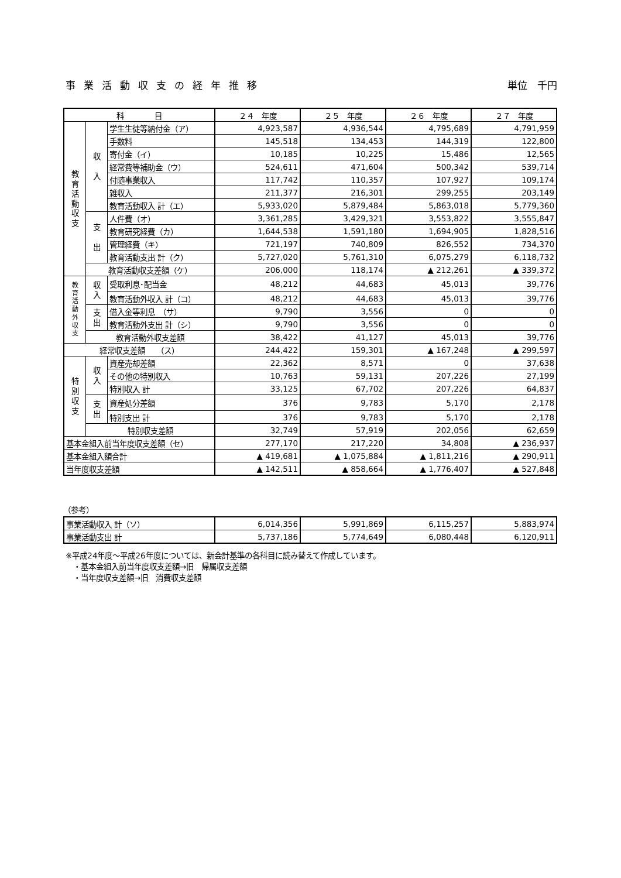事業活動収支の経年推移 単位　千円
| 科 目 | | | ２４ 年度 | ２５ 年度 | ２６ 年度 | ２７ 年度 |
| --- | --- | --- | --- | --- | --- | --- |
| 教 育 活 動 収 支 | 収 入 | 学生生徒等納付金（ア） | 4,923,587 | 4,936,544 | 4,795,689 | 4,791,959 |
| | | 手数料 | 145,518 | 134,453 | 144,319 | 122,800 |
| | | 寄付金（イ） | 10,185 | 10,225 | 15,486 | 12,565 |
| | | 経常費等補助金（ウ） | 524,611 | 471,604 | 500,342 | 539,714 |
| | | 付随事業収入 | 117,742 | 110,357 | 107,927 | 109,174 |
| | | 雑収入 | 211,377 | 216,301 | 299,255 | 203,149 |
| | | 教育活動収入 計（エ） | 5,933,020 | 5,879,484 | 5,863,018 | 5,779,360 |
| | 支 出 | 人件費（オ） | 3,361,285 | 3,429,321 | 3,553,822 | 3,555,847 |
| | | 教育研究経費（カ） | 1,644,538 | 1,591,180 | 1,694,905 | 1,828,516 |
| | | 管理経費（キ） | 721,197 | 740,809 | 826,552 | 734,370 |
| | | 教育活動支出 計（ク） | 5,727,020 | 5,761,310 | 6,075,279 | 6,118,732 |
| | 教育活動収支差額（ケ） | | 206,000 | 118,174 | ▲ 212,261 | ▲ 339,372 |
| 教 育 活 動 外 収 支 | 収 入 | 受取利息･配当金 | 48,212 | 44,683 | 45,013 | 39,776 |
| | | 教育活動外収入 計（コ） | 48,212 | 44,683 | 45,013 | 39,776 |
| | 支 出 | 借入金等利息 （サ） | 9,790 | 3,556 | 0 | 0 |
| | | 教育活動外支出 計（シ） | 9,790 | 3,556 | 0 | 0 |
| | 教育活動外収支差額 | | 38,422 | 41,127 | 45,013 | 39,776 |
| 経常収支差額 （ス） | | | 244,422 | 159,301 | ▲ 167,248 | ▲ 299,597 |
| 特 別 収 支 | 収 入 | 資産売却差額 | 22,362 | 8,571 | 0 | 37,638 |
| | | その他の特別収入 | 10,763 | 59,131 | 207,226 | 27,199 |
| | | 特別収入 計 | 33,125 | 67,702 | 207,226 | 64,837 |
| | 支 出 | 資産処分差額 | 376 | 9,783 | 5,170 | 2,178 |
| | | 特別支出 計 | 376 | 9,783 | 5,170 | 2,178 |
| | 特別収支差額 | | 32,749 | 57,919 | 202,056 | 62,659 |
| 基本金組入前当年度収支差額（セ） | | | 277,170 | 217,220 | 34,808 | ▲ 236,937 |
| 基本金組入額合計 | | | ▲ 419,681 | ▲ 1,075,884 | ▲ 1,811,216 | ▲ 290,911 |
| 当年度収支差額 | | | ▲ 142,511 | ▲ 858,664 | ▲ 1,776,407 | ▲ 527,848 |
（参考）
| 事業活動収入 計（ソ） | 6,014,356 | 5,991,869 | 6,115,257 | 5,883,974 |
| 事業活動支出 計 | 5,737,186 | 5,774,649 | 6,080,448 | 6,120,911 |
※平成24年度～平成26年度については、新会計基準の各科目に読み替えて作成しています。
　・基本金組入前当年度収支差額→旧　帰属収支差額
　・当年度収支差額→旧　消費収支差額